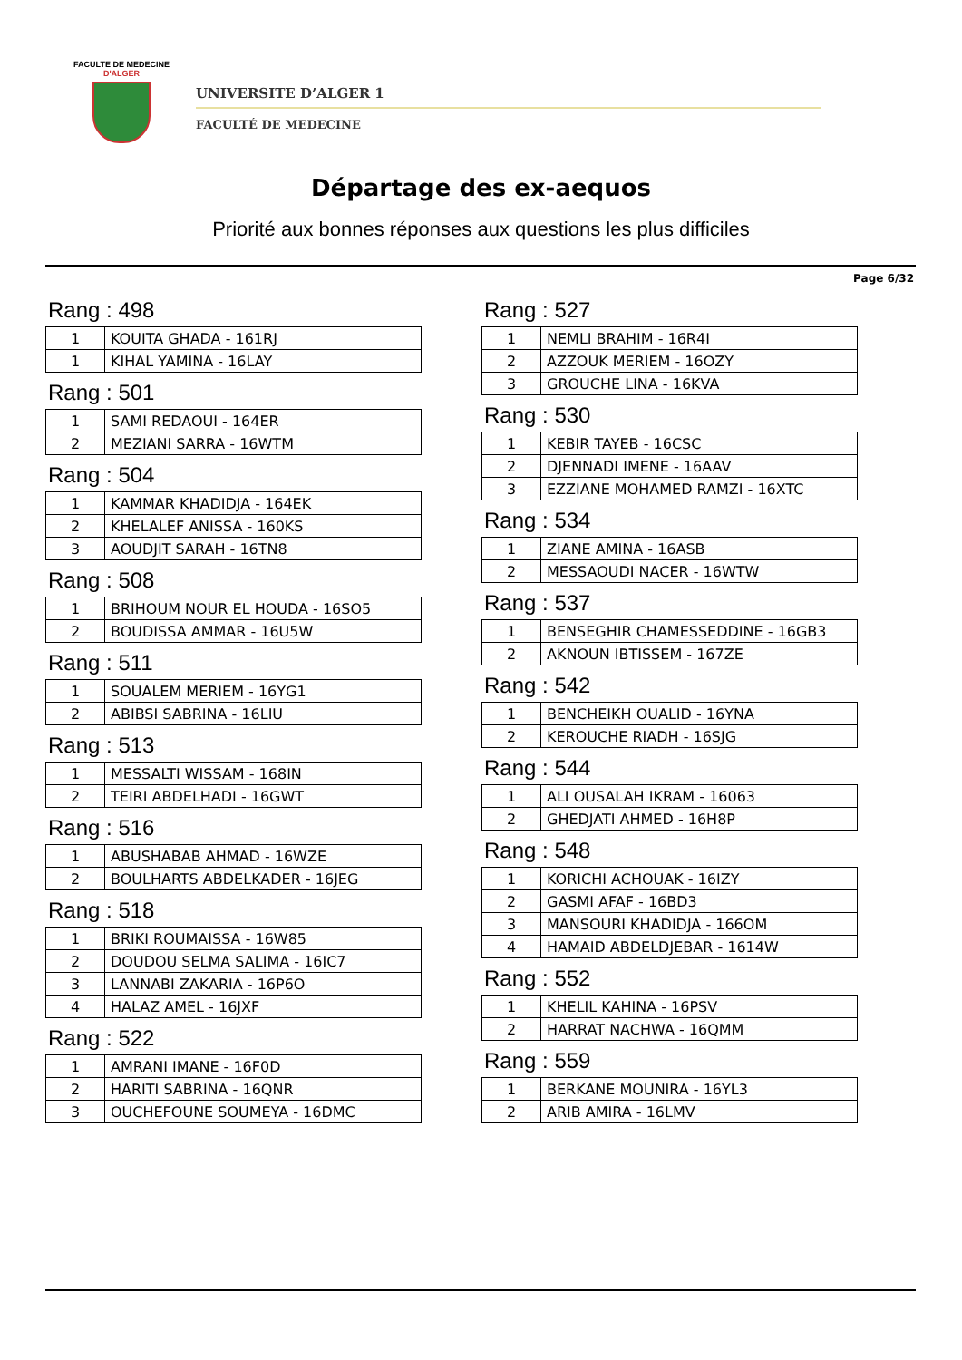FACULTE DE MEDECINE
D'ALGER
UNIVERSITE D’ALGER 1
FACULTÉ DE MEDECINE
Départage des ex-aequos
Priorité aux bonnes réponses aux questions les plus difficiles
Page 6/32
Rang : 498
| 1 | KOUITA GHADA - 161RJ |
| 1 | KIHAL YAMINA - 16LAY |
Rang : 501
| 1 | SAMI REDAOUI - 164ER |
| 2 | MEZIANI SARRA - 16WTM |
Rang : 504
| 1 | KAMMAR KHADIDJA - 164EK |
| 2 | KHELALEF ANISSA - 160KS |
| 3 | AOUDJIT SARAH - 16TN8 |
Rang : 508
| 1 | BRIHOUM NOUR EL HOUDA - 16SO5 |
| 2 | BOUDISSA AMMAR - 16U5W |
Rang : 511
| 1 | SOUALEM MERIEM - 16YG1 |
| 2 | ABIBSI SABRINA - 16LIU |
Rang : 513
| 1 | MESSALTI WISSAM - 168IN |
| 2 | TEIRI ABDELHADI - 16GWT |
Rang : 516
| 1 | ABUSHABAB AHMAD - 16WZE |
| 2 | BOULHARTS ABDELKADER - 16JEG |
Rang : 518
| 1 | BRIKI ROUMAISSA - 16W85 |
| 2 | DOUDOU SELMA SALIMA - 16IC7 |
| 3 | LANNABI ZAKARIA - 16P6O |
| 4 | HALAZ AMEL - 16JXF |
Rang : 522
| 1 | AMRANI IMANE - 16F0D |
| 2 | HARITI SABRINA - 16QNR |
| 3 | OUCHEFOUNE SOUMEYA - 16DMC |
Rang : 527
| 1 | NEMLI BRAHIM - 16R4I |
| 2 | AZZOUK MERIEM - 16OZY |
| 3 | GROUCHE LINA - 16KVA |
Rang : 530
| 1 | KEBIR TAYEB - 16CSC |
| 2 | DJENNADI IMENE - 16AAV |
| 3 | EZZIANE MOHAMED RAMZI - 16XTC |
Rang : 534
| 1 | ZIANE AMINA - 16ASB |
| 2 | MESSAOUDI NACER - 16WTW |
Rang : 537
| 1 | BENSEGHIR CHAMESSEDDINE - 16GB3 |
| 2 | AKNOUN IBTISSEM - 167ZE |
Rang : 542
| 1 | BENCHEIKH OUALID - 16YNA |
| 2 | KEROUCHE RIADH - 16SJG |
Rang : 544
| 1 | ALI OUSALAH IKRAM - 16063 |
| 2 | GHEDJATI AHMED - 16H8P |
Rang : 548
| 1 | KORICHI ACHOUAK - 16IZY |
| 2 | GASMI AFAF - 16BD3 |
| 3 | MANSOURI KHADIDJA - 166OM |
| 4 | HAMAID ABDELDJEBAR - 1614W |
Rang : 552
| 1 | KHELIL KAHINA - 16PSV |
| 2 | HARRAT NACHWA - 16QMM |
Rang : 559
| 1 | BERKANE MOUNIRA - 16YL3 |
| 2 | ARIB AMIRA - 16LMV |